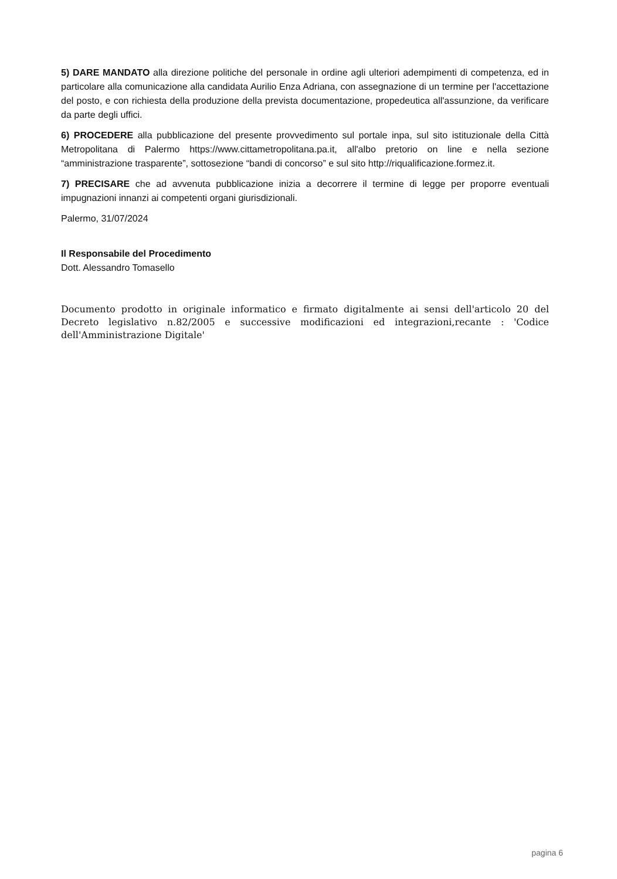5) DARE MANDATO alla direzione politiche del personale in ordine agli ulteriori adempimenti di competenza, ed in particolare alla comunicazione alla candidata Aurilio Enza Adriana, con assegnazione di un termine per l'accettazione del posto, e con richiesta della produzione della prevista documentazione, propedeutica all'assunzione, da verificare da parte degli uffici.
6) PROCEDERE alla pubblicazione del presente provvedimento sul portale inpa, sul sito istituzionale della Città Metropolitana di Palermo https://www.cittametropolitana.pa.it, all'albo pretorio on line e nella sezione “amministrazione trasparente”, sottosezione “bandi di concorso” e sul sito http://riqualificazione.formez.it.
7) PRECISARE che ad avvenuta pubblicazione inizia a decorrere il termine di legge per proporre eventuali impugnazioni innanzi ai competenti organi giurisdizionali.
Palermo, 31/07/2024
Il Responsabile del Procedimento
Dott. Alessandro Tomasello
Documento prodotto in originale informatico e firmato digitalmente ai sensi dell'articolo 20 del Decreto legislativo n.82/2005 e successive modificazioni ed integrazioni,recante : 'Codice dell'Amministrazione Digitale'
pagina 6